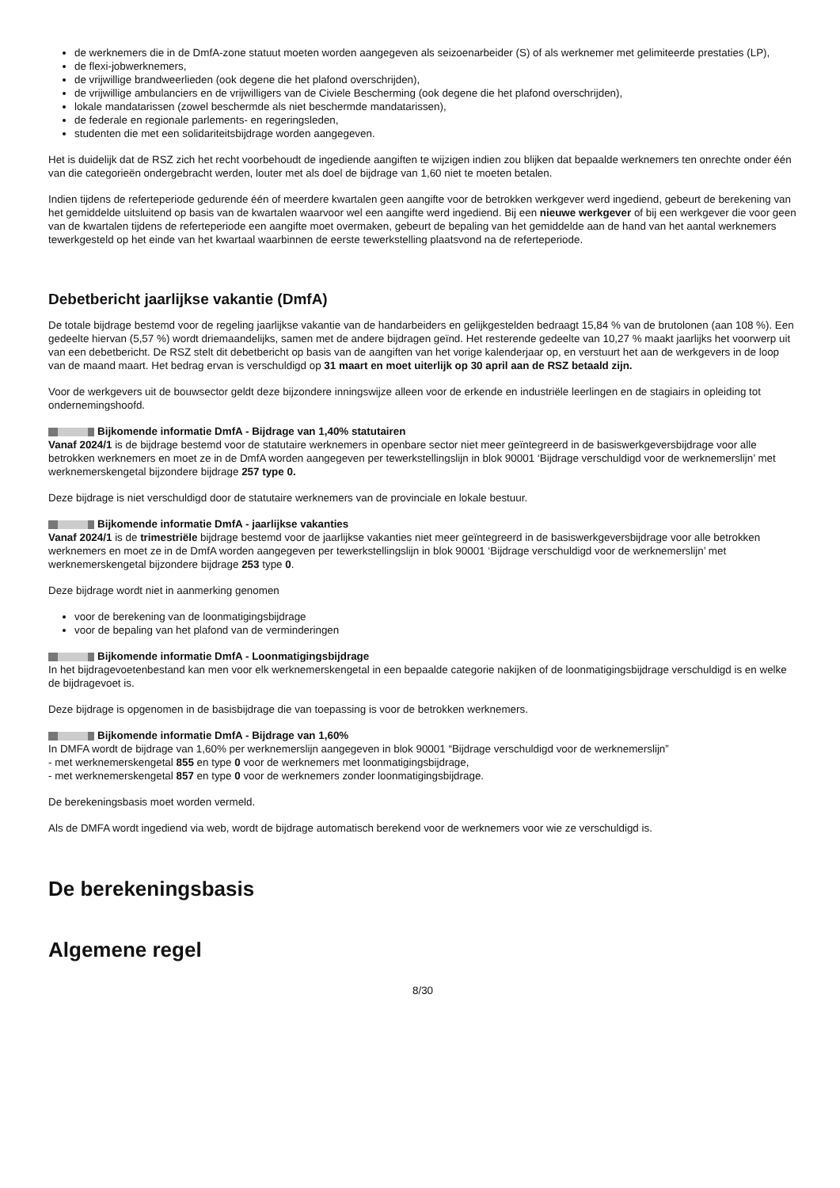de werknemers die in de DmfA-zone statuut moeten worden aangegeven als seizoenarbeider (S) of als werknemer met gelimiteerde prestaties (LP),
de flexi-jobwerknemers,
de vrijwillige brandweerlieden (ook degene die het plafond overschrijden),
de vrijwillige ambulanciers en de vrijwilligers van de Civiele Bescherming (ook degene die het plafond overschrijden),
lokale mandatarissen (zowel beschermde als niet beschermde mandatarissen),
de federale en regionale parlements- en regeringsleden,
studenten die met een solidariteitsbijdrage worden aangegeven.
Het is duidelijk dat de RSZ zich het recht voorbehoudt de ingediende aangiften te wijzigen indien zou blijken dat bepaalde werknemers ten onrechte onder één van die categorieën ondergebracht werden, louter met als doel de bijdrage van 1,60 niet te moeten betalen.
Indien tijdens de referteperiode gedurende één of meerdere kwartalen geen aangifte voor de betrokken werkgever werd ingediend, gebeurt de berekening van het gemiddelde uitsluitend op basis van de kwartalen waarvoor wel een aangifte werd ingediend. Bij een nieuwe werkgever of bij een werkgever die voor geen van de kwartalen tijdens de referteperiode een aangifte moet overmaken, gebeurt de bepaling van het gemiddelde aan de hand van het aantal werknemers tewerkgesteld op het einde van het kwartaal waarbinnen de eerste tewerkstelling plaatsvond na de referteperiode.
Debetbericht jaarlijkse vakantie (DmfA)
De totale bijdrage bestemd voor de regeling jaarlijkse vakantie van de handarbeiders en gelijkgestelden bedraagt 15,84 % van de brutolonen (aan 108 %). Een gedeelte hiervan (5,57 %) wordt driemaandelijks, samen met de andere bijdragen geïnd. Het resterende gedeelte van 10,27 % maakt jaarlijks het voorwerp uit van een debetbericht. De RSZ stelt dit debetbericht op basis van de aangiften van het vorige kalenderjaar op, en verstuurt het aan de werkgevers in de loop van de maand maart. Het bedrag ervan is verschuldigd op 31 maart en moet uiterlijk op 30 april aan de RSZ betaald zijn.
Voor de werkgevers uit de bouwsector geldt deze bijzondere inningswijze alleen voor de erkende en industriële leerlingen en de stagiairs in opleiding tot ondernemingshoofd.
Bijkomende informatie DmfA - Bijdrage van 1,40% statutairen
Vanaf 2024/1 is de bijdrage bestemd voor de statutaire werknemers in openbare sector niet meer geïntegreerd in de basiswerkgeversbijdrage voor alle betrokken werknemers en moet ze in de DmfA worden aangegeven per tewerkstellingslijn in blok 90001 ‘Bijdrage verschuldigd voor de werknemerslijn’ met werknemerskengetal bijzondere bijdrage 257 type 0.
Deze bijdrage is niet verschuldigd door de statutaire werknemers van de provinciale en lokale bestuur.
Bijkomende informatie DmfA - jaarlijkse vakanties
Vanaf 2024/1 is de trimestriële bijdrage bestemd voor de jaarlijkse vakanties niet meer geïntegreerd in de basiswerkgeversbijdrage voor alle betrokken werknemers en moet ze in de DmfA worden aangegeven per tewerkstellingslijn in blok 90001 ‘Bijdrage verschuldigd voor de werknemerslijn’ met werknemerskengetal bijzondere bijdrage 253 type 0.
Deze bijdrage wordt niet in aanmerking genomen
voor de berekening van de loonmatigingsbijdrage
voor de bepaling van het plafond van de verminderingen
Bijkomende informatie DmfA - Loonmatigingsbijdrage
In het bijdragevoetenbestand kan men voor elk werknemerskengetal in een bepaalde categorie nakijken of de loonmatigingsbijdrage verschuldigd is en welke de bijdragevoet is.
Deze bijdrage is opgenomen in de basisbijdrage die van toepassing is voor de betrokken werknemers.
Bijkomende informatie DmfA - Bijdrage van 1,60%
In DMFA wordt de bijdrage van 1,60% per werknemerslijn aangegeven in blok 90001 “Bijdrage verschuldigd voor de werknemerslijn”
- met werknemerskengetal 855 en type 0 voor de werknemers met loonmatigingsbijdrage,
- met werknemerskengetal 857 en type 0 voor de werknemers zonder loonmatigingsbijdrage.
De berekeningsbasis moet worden vermeld.
Als de DMFA wordt ingediend via web, wordt de bijdrage automatisch berekend voor de werknemers voor wie ze verschuldigd is.
De berekeningsbasis
Algemene regel
8/30